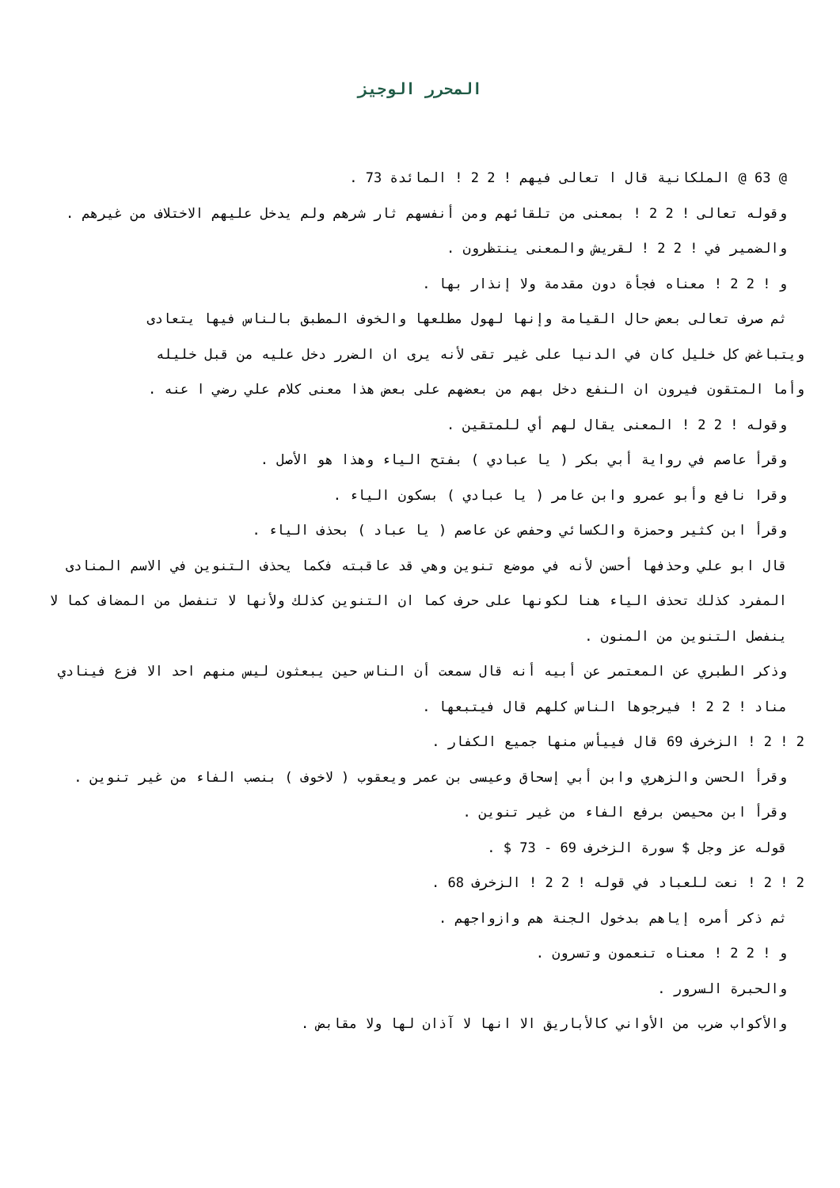المحرر الوجيز
@ 63 @ الملكانية قال ا تعالى فيهم ! 2 2 ! المائدة 73 .
وقوله تعالى ! 2 2 ! بمعنى من تلقائهم ومن أنفسهم ثار شرهم ولم يدخل عليهم الاختلاف من غيرهم .
والضمير في ! 2 2 ! لقريش والمعنى ينتظرون .
و ! 2 2 ! معناه فجأة دون مقدمة ولا إنذار بها .
ثم صرف تعالى بعض حال القيامة وإنها لهول مطلعها والخوف المطبق بالناس فيها يتعادى
ويتباغض كل خليل كان في الدنيا على غير تقى لأنه يرى ان الضرر دخل عليه من قبل خليله
وأما المتقون فيرون ان النفع دخل بهم من بعضهم على بعض هذا معنى كلام علي رضي ا عنه .
وقوله ! 2 2 ! المعنى يقال لهم أي للمتقين .
وقرأ عاصم في رواية أبي بكر ( يا عبادي ) بفتح الياء وهذا هو الأصل .
وقرا نافع وأبو عمرو وابن عامر ( يا عبادي ) بسكون الياء .
وقرأ ابن كثير وحمزة والكسائي وحفص عن عاصم ( يا عباد ) بحذف الياء .
قال ابو علي وحذفها أحسن لأنه في موضع تنوين وهي قد عاقبته فكما يحذف التنوين في الاسم المنادى المفرد كذلك تحذف الياء هنا لكونها على حرف كما ان التنوين كذلك ولأنها لا تنفصل من المضاف كما لا ينفصل التنوين من المنون .
وذكر الطبري عن المعتمر عن أبيه أنه قال سمعت أن الناس حين يبعثون ليس منهم احد الا فزع فينادي مناد ! 2 2 ! فيرجوها الناس كلهم قال فيتبعها .
2 ! 2 ! الزخرف 69 قال فييأس منها جميع الكفار .
وقرأ الحسن والزهري وابن أبي إسحاق وعيسى بن عمر ويعقوب ( لاخوف ) بنصب الفاء من غير تنوين .
وقرأ ابن محيصن برفع الفاء من غير تنوين .
قوله عز وجل $ سورة الزخرف 69 - 73 $ .
2 ! 2 ! نعت للعباد في قوله ! 2 2 ! الزخرف 68 .
ثم ذكر أمره إياهم بدخول الجنة هم وازواجهم .
و ! 2 2 ! معناه تنعمون وتسرون .
والحبرة السرور .
والأكواب ضرب من الأواني كالأباريق الا انها لا آذان لها ولا مقابض .